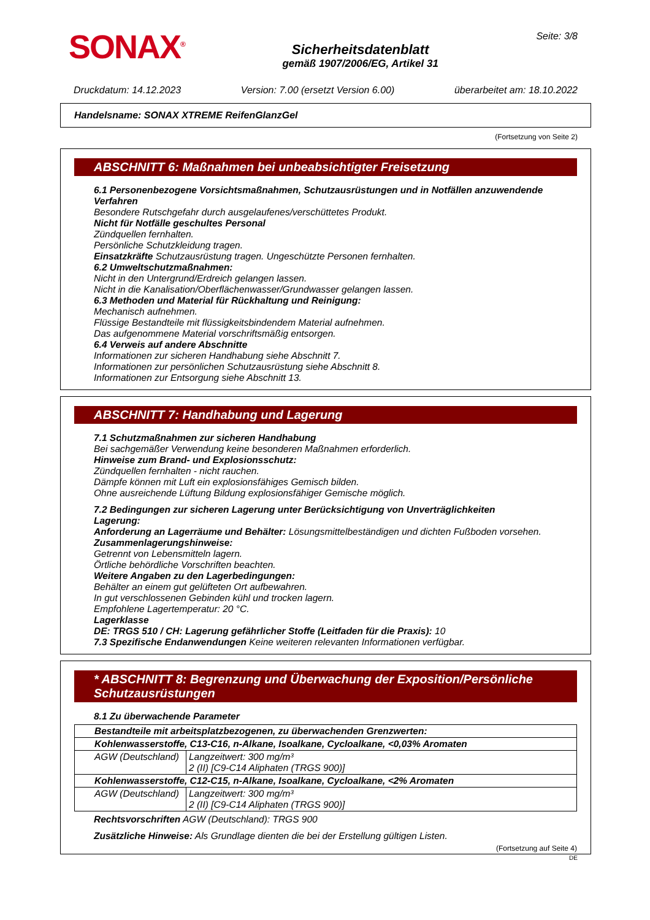SONAX<sup>®</sup>
Sicherheitsdatenblatt
gemäß 1907/2006/EG, Artikel 31
Seite: 3/8
Druckdatum: 14.12.2023 Version: 7.00 (ersetzt Version 6.00) überarbeitet am: 18.10.2022
Handelsname: SONAX XTREME ReifenGlanzGel
(Fortsetzung von Seite 2)
ABSCHNITT 6: Maßnahmen bei unbeabsichtigter Freisetzung
6.1 Personenbezogene Vorsichtsmaßnahmen, Schutzausrüstungen und in Notfällen anzuwendende Verfahren
Besondere Rutschgefahr durch ausgelaufenes/verschüttetes Produkt.
Nicht für Notfälle geschultes Personal
Zündquellen fernhalten.
Persönliche Schutzkleidung tragen.
Einsatzkräfte Schutzausrüstung tragen. Ungeschützte Personen fernhalten.
6.2 Umweltschutzmaßnahmen:
Nicht in den Untergrund/Erdreich gelangen lassen.
Nicht in die Kanalisation/Oberflächenwasser/Grundwasser gelangen lassen.
6.3 Methoden und Material für Rückhaltung und Reinigung:
Mechanisch aufnehmen.
Flüssige Bestandteile mit flüssigkeitsbindendem Material aufnehmen.
Das aufgenommene Material vorschriftsmäßig entsorgen.
6.4 Verweis auf andere Abschnitte
Informationen zur sicheren Handhabung siehe Abschnitt 7.
Informationen zur persönlichen Schutzausrüstung siehe Abschnitt 8.
Informationen zur Entsorgung siehe Abschnitt 13.
ABSCHNITT 7: Handhabung und Lagerung
7.1 Schutzmaßnahmen zur sicheren Handhabung
Bei sachgemäßer Verwendung keine besonderen Maßnahmen erforderlich.
Hinweise zum Brand- und Explosionsschutz:
Zündquellen fernhalten - nicht rauchen.
Dämpfe können mit Luft ein explosionsfähiges Gemisch bilden.
Ohne ausreichende Lüftung Bildung explosionsfähiger Gemische möglich.
7.2 Bedingungen zur sicheren Lagerung unter Berücksichtigung von Unverträglichkeiten
Lagerung:
Anforderung an Lagerräume und Behälter: Lösungsmittelbeständigen und dichten Fußboden vorsehen.
Zusammenlagerungshinweise:
Getrennt von Lebensmitteln lagern.
Örtliche behördliche Vorschriften beachten.
Weitere Angaben zu den Lagerbedingungen:
Behälter an einem gut gelüfteten Ort aufbewahren.
In gut verschlossenen Gebinden kühl und trocken lagern.
Empfohlene Lagertemperatur: 20 °C.
Lagerklasse
DE: TRGS 510 / CH: Lagerung gefährlicher Stoffe (Leitfaden für die Praxis): 10
7.3 Spezifische Endanwendungen Keine weiteren relevanten Informationen verfügbar.
* ABSCHNITT 8: Begrenzung und Überwachung der Exposition/Persönliche Schutzausrüstungen
8.1 Zu überwachende Parameter
| Bestandteile mit arbeitsplatzbezogenen, zu überwachenden Grenzwerten: | |
| Kohlenwasserstoffe, C13-C16, n-Alkane, Isoalkane, Cycloalkane, <0,03% Aromaten | |
| AGW (Deutschland) | Langzeitwert: 300 mg/m³ 2 (II) [C9-C14 Aliphaten (TRGS 900)] |
| Kohlenwasserstoffe, C12-C15, n-Alkane, Isoalkane, Cycloalkane, <2% Aromaten | |
| AGW (Deutschland) | Langzeitwert: 300 mg/m³ 2 (II) [C9-C14 Aliphaten (TRGS 900)] |
Rechtsvorschriften AGW (Deutschland): TRGS 900
Zusätzliche Hinweise: Als Grundlage dienten die bei der Erstellung gültigen Listen.
(Fortsetzung auf Seite 4)
DE